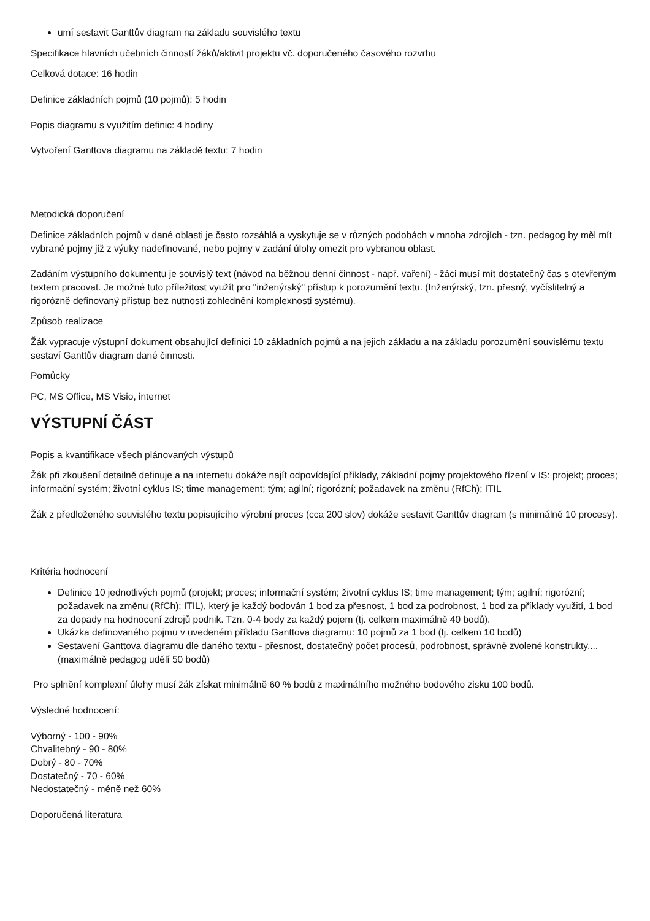umí sestavit Ganttův diagram na základu souvislého textu
Specifikace hlavních učebních činností žáků/aktivit projektu vč. doporučeného časového rozvrhu
Celková dotace: 16 hodin
Definice základních pojmů (10 pojmů): 5 hodin
Popis diagramu s využitím definic: 4 hodiny
Vytvoření Ganttova diagramu na základě textu: 7 hodin
Metodická doporučení
Definice základních pojmů v dané oblasti je často rozsáhlá a vyskytuje se v různých podobách v mnoha zdrojích - tzn. pedagog by měl mít vybrané pojmy již z výuky nadefinované, nebo pojmy v zadání úlohy omezit pro vybranou oblast.
Zadáním výstupního dokumentu je souvislý text (návod na běžnou denní činnost - např. vaření) - žáci musí mít dostatečný čas s otevřeným textem pracovat. Je možné tuto příležitost využít pro "inženýrský" přístup k porozumění textu. (Inženýrský, tzn. přesný, vyčíslitelný a rigorózně definovaný přístup bez nutnosti zohlednění komplexnosti systému).
Způsob realizace
Žák vypracuje výstupní dokument obsahující definici 10 základních pojmů a na jejich základu a na základu porozumění souvislému textu sestaví Ganttův diagram dané činnosti.
Pomůcky
PC, MS Office, MS Visio, internet
VÝSTUPNÍ ČÁST
Popis a kvantifikace všech plánovaných výstupů
Žák při zkoušení detailně definuje a na internetu dokáže najít odpovídající příklady, základní pojmy projektového řízení v IS: projekt; proces; informační systém; životní cyklus IS; time management; tým; agilní; rigorózní; požadavek na změnu (RfCh); ITIL
Žák z předloženého souvislého textu popisujícího výrobní proces (cca 200 slov) dokáže sestavit Ganttův diagram (s minimálně 10 procesy).
Kritéria hodnocení
Definice 10 jednotlivých pojmů (projekt; proces; informační systém; životní cyklus IS; time management; tým; agilní; rigorózní; požadavek na změnu (RfCh); ITIL), který je každý bodován 1 bod za přesnost, 1 bod za podrobnost, 1 bod za příklady využití, 1 bod za dopady na hodnocení zdrojů podnik. Tzn. 0-4 body za každý pojem (tj. celkem maximálně 40 bodů).
Ukázka definovaného pojmu v uvedeném příkladu Ganttova diagramu: 10 pojmů za 1 bod (tj. celkem 10 bodů)
Sestavení Ganttova diagramu dle daného textu - přesnost, dostatečný počet procesů, podrobnost, správně zvolené konstrukty,... (maximálně pedagog udělí 50 bodů)
Pro splnění komplexní úlohy musí žák získat minimálně 60 % bodů z maximálního možného bodového zisku 100 bodů.
Výsledné hodnocení:
Výborný - 100 - 90%
Chvalitebný - 90 - 80%
Dobrý - 80 - 70%
Dostatečný - 70 - 60%
Nedostatečný - méně než 60%
Doporučená literatura